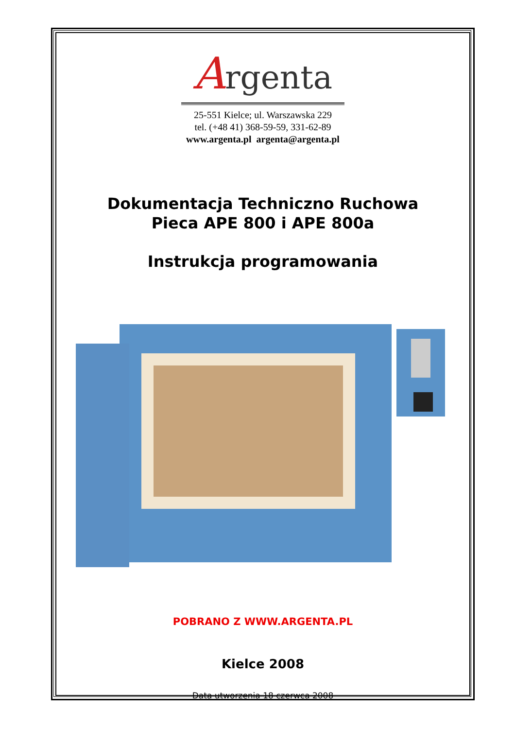Argenta
25-551 Kielce; ul. Warszawska 229
tel. (+48 41) 368-59-59, 331-62-89
www.argenta.pl argenta@argenta.pl
Dokumentacja Techniczno Ruchowa
Pieca APE 800 i APE 800a
Instrukcja programowania
POBRANO Z WWW.ARGENTA.PL
Kielce 2008
Data utworzenia 18 czerwca 2008